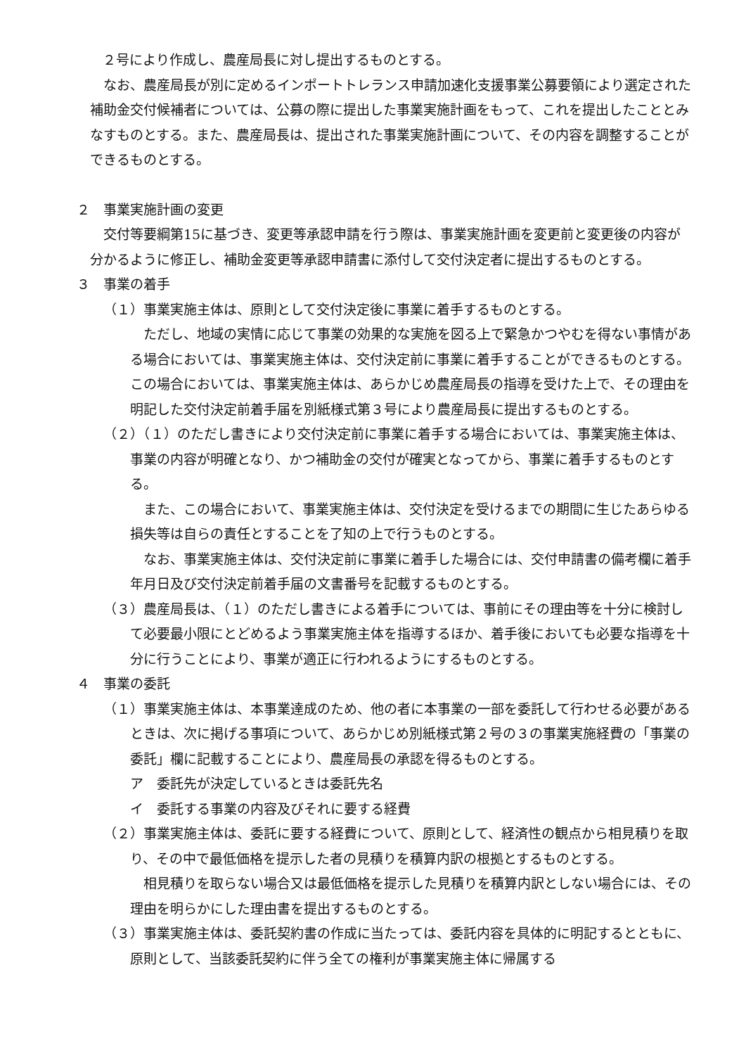２号により作成し、農産局長に対し提出するものとする。
なお、農産局長が別に定めるインポートトレランス申請加速化支援事業公募要領により選定された補助金交付候補者については、公募の際に提出した事業実施計画をもって、これを提出したこととみなすものとする。また、農産局長は、提出された事業実施計画について、その内容を調整することができるものとする。
２　事業実施計画の変更
交付等要綱第15に基づき、変更等承認申請を行う際は、事業実施計画を変更前と変更後の内容が分かるように修正し、補助金変更等承認申請書に添付して交付決定者に提出するものとする。
３　事業の着手
（１）事業実施主体は、原則として交付決定後に事業に着手するものとする。
ただし、地域の実情に応じて事業の効果的な実施を図る上で緊急かつやむを得ない事情がある場合においては、事業実施主体は、交付決定前に事業に着手することができるものとする。この場合においては、事業実施主体は、あらかじめ農産局長の指導を受けた上で、その理由を明記した交付決定前着手届を別紙様式第３号により農産局長に提出するものとする。
（２）（１）のただし書きにより交付決定前に事業に着手する場合においては、事業実施主体は、事業の内容が明確となり、かつ補助金の交付が確実となってから、事業に着手するものとする。
また、この場合において、事業実施主体は、交付決定を受けるまでの期間に生じたあらゆる損失等は自らの責任とすることを了知の上で行うものとする。
なお、事業実施主体は、交付決定前に事業に着手した場合には、交付申請書の備考欄に着手年月日及び交付決定前着手届の文書番号を記載するものとする。
（３）農産局長は、（１）のただし書きによる着手については、事前にその理由等を十分に検討して必要最小限にとどめるよう事業実施主体を指導するほか、着手後においても必要な指導を十分に行うことにより、事業が適正に行われるようにするものとする。
４　事業の委託
（１）事業実施主体は、本事業達成のため、他の者に本事業の一部を委託して行わせる必要があるときは、次に掲げる事項について、あらかじめ別紙様式第２号の３の事業実施経費の「事業の委託」欄に記載することにより、農産局長の承認を得るものとする。
ア　委託先が決定しているときは委託先名
イ　委託する事業の内容及びそれに要する経費
（２）事業実施主体は、委託に要する経費について、原則として、経済性の観点から相見積りを取り、その中で最低価格を提示した者の見積りを積算内訳の根拠とするものとする。
相見積りを取らない場合又は最低価格を提示した見積りを積算内訳としない場合には、その理由を明らかにした理由書を提出するものとする。
（３）事業実施主体は、委託契約書の作成に当たっては、委託内容を具体的に明記するとともに、原則として、当該委託契約に伴う全ての権利が事業実施主体に帰属する